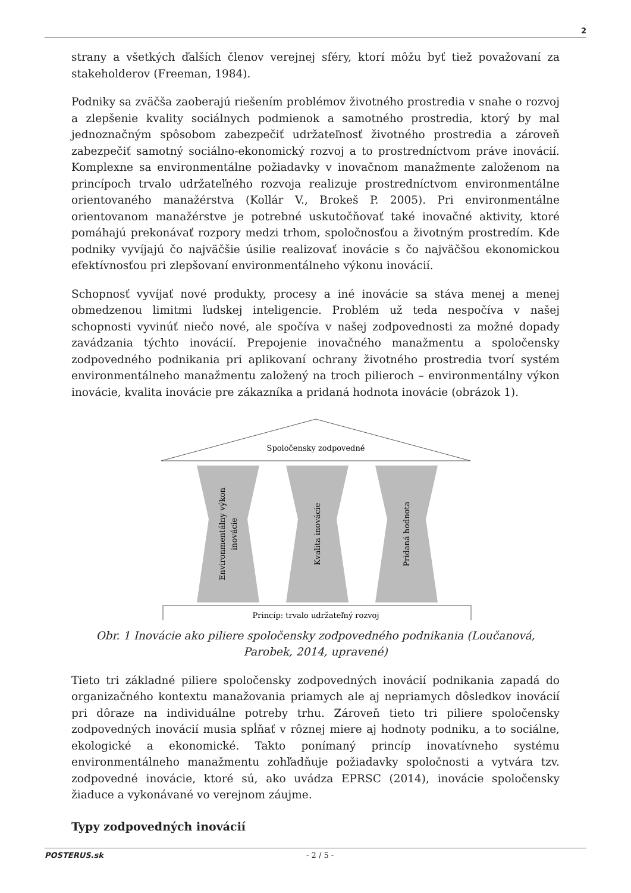2
strany a všetkých ďalších členov verejnej sféry, ktorí môžu byť tiež považovaní za stakeholderov (Freeman, 1984).
Podniky sa zväčša zaoberajú riešením problémov životného prostredia v snahe o rozvoj a zlepšenie kvality sociálnych podmienok a samotného prostredia, ktorý by mal jednoznačným spôsobom zabezpečiť udržateľnosť životného prostredia a zároveň zabezpečiť samotný sociálno-ekonomický rozvoj a to prostredníctvom práve inovácií. Komplexne sa environmentálne požiadavky v inovačnom manažmente založenom na princípoch trvalo udržateľného rozvoja realizuje prostredníctvom environmentálne orientovaného manažérstva (Kollár V., Brokeš P. 2005). Pri environmentálne orientovanom manažérstve je potrebné uskutočňovať také inovačné aktivity, ktoré pomáhajú prekonávať rozpory medzi trhom, spoločnosťou a životným prostredím. Kde podniky vyvíjajú čo najväčšie úsilie realizovať inovácie s čo najväčšou ekonomickou efektívnosťou pri zlepšovaní environmentálneho výkonu inovácií.
Schopnosť vyvíjať nové produkty, procesy a iné inovácie sa stáva menej a menej obmedzenou limitmi ľudskej inteligencie. Problém už teda nespočíva v našej schopnosti vyvinúť niečo nové, ale spočíva v našej zodpovednosti za možné dopady zavádzania týchto inovácií. Prepojenie inovačného manažmentu a spoločensky zodpovedného podnikania pri aplikovaní ochrany životného prostredia tvorí systém environmentálneho manažmentu založený na troch pilieroch – environmentálny výkon inovácie, kvalita inovácie pre zákazníka a pridaná hodnota inovácie (obrázok 1).
Spoločensky zodpovedné
Environmentálny výkon
inovácie
Kvalita inovácie
Pridaná hodnota
Princíp: trvalo udržateľný rozvoj
Obr. 1 Inovácie ako piliere spoločensky zodpovedného podnikania (Loučanová, Parobek, 2014, upravené)
Tieto tri základné piliere spoločensky zodpovedných inovácií podnikania zapadá do organizačného kontextu manažovania priamych ale aj nepriamych dôsledkov inovácií pri dôraze na individuálne potreby trhu. Zároveň tieto tri piliere spoločensky zodpovedných inovácií musia spĺňať v rôznej miere aj hodnoty podniku, a to sociálne, ekologické a ekonomické. Takto ponímaný princíp inovatívneho systému environmentálneho manažmentu zohľadňuje požiadavky spoločnosti a vytvára tzv. zodpovedné inovácie, ktoré sú, ako uvádza EPRSC (2014), inovácie spoločensky žiaduce a vykonávané vo verejnom záujme.
Typy zodpovedných inovácií
POSTERUS.sk - 2 / 5 -